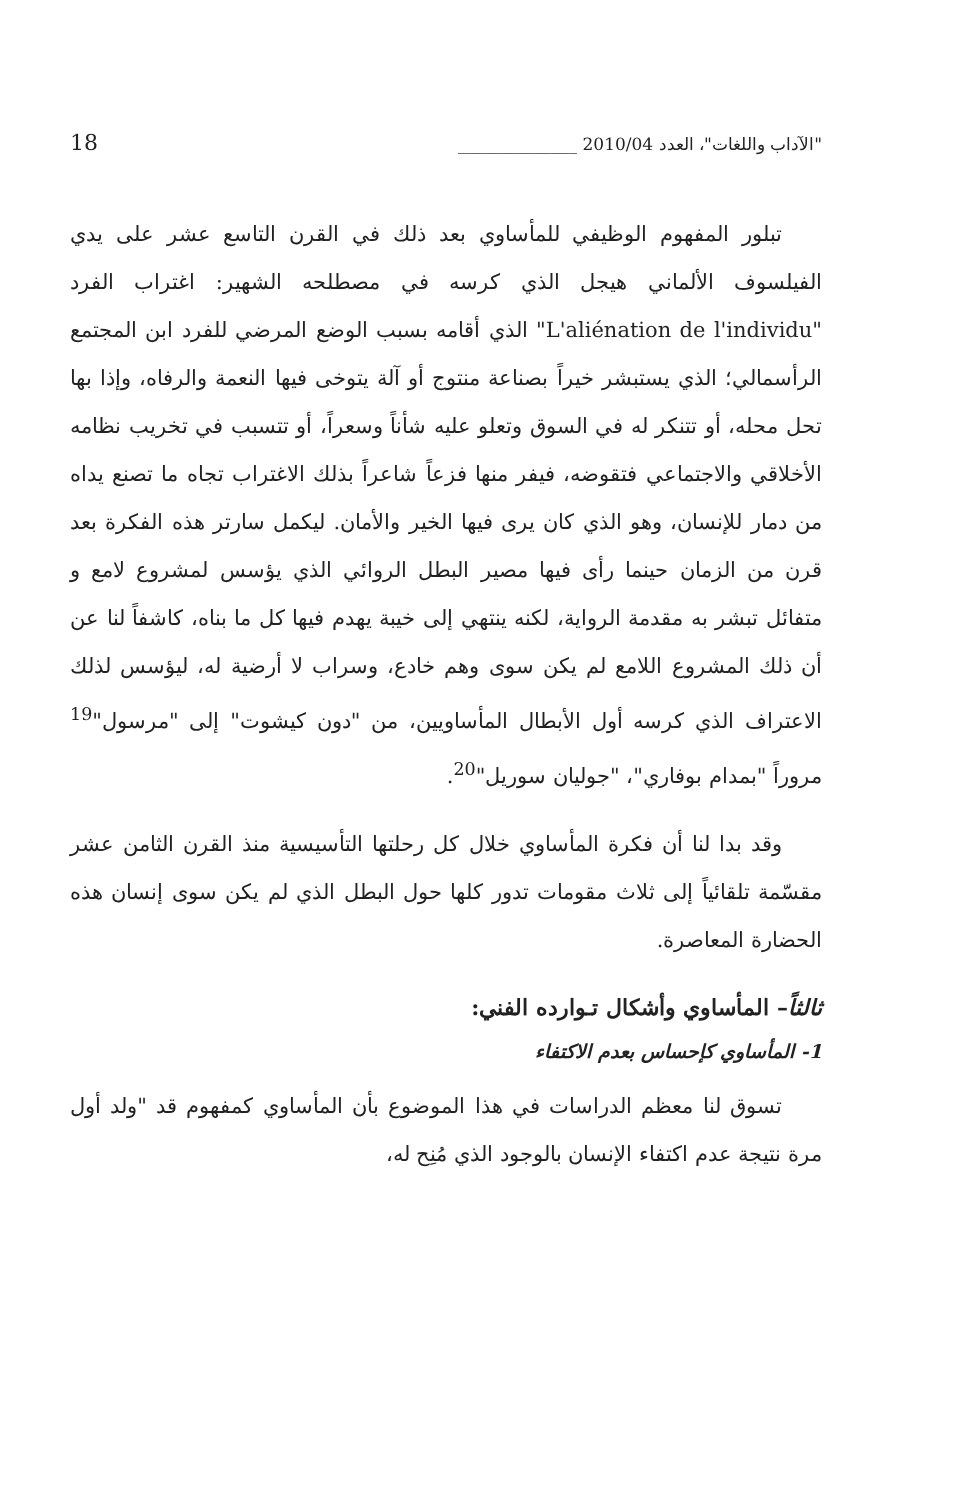"الآداب واللغات"، العدد 2010/04 ______________ 18
تبلور المفهوم الوظيفي للمأساوي بعد ذلك في القرن التاسع عشر على يدي الفيلسوف الألماني هيجل الذي كرسه في مصطلحه الشهير: اغتراب الفرد "L'aliénation de l'individu" الذي أقامه بسبب الوضع المرضي للفرد ابن المجتمع الرأسمالي؛ الذي يستبشر خيراً بصناعة منتوج أو آلة يتوخى فيها النعمة والرفاه، وإذا بها تحل محله، أو تتنكر له في السوق وتعلو عليه شأناً وسعراً، أو تتسبب في تخريب نظامه الأخلاقي والاجتماعي فتقوضه، فيفر منها فزعاً شاعراً بذلك الاغتراب تجاه ما تصنع يداه من دمار للإنسان، وهو الذي كان يرى فيها الخير والأمان. ليكمل سارتر هذه الفكرة بعد قرن من الزمان حينما رأى فيها مصير البطل الروائي الذي يؤسس لمشروع لامع و متفائل تبشر به مقدمة الرواية، لكنه ينتهي إلى خيبة يهدم فيها كل ما بناه، كاشفاً لنا عن أن ذلك المشروع اللامع لم يكن سوى وهم خادع، وسراب لا أرضية له، ليؤسس لذلك الاعتراف الذي كرسه أول الأبطال المأساويين، من "دون كيشوت" إلى "مرسول"<sup>19</sup> مروراً "بمدام بوفاري"، "جوليان سوريل"<sup>20</sup>.
وقد بدا لنا أن فكرة المأساوي خلال كل رحلتها التأسيسية منذ القرن الثامن عشر مقسّمة تلقائياً إلى ثلاث مقومات تدور كلها حول البطل الذي لم يكن سوى إنسان هذه الحضارة المعاصرة.
ثالثاً– المأساوي وأشكال تـوارده الفني:
1- المأساوي كإحساس بعدم الاكتفاء
تسوق لنا معظم الدراسات في هذا الموضوع بأن المأساوي كمفهوم قد "ولد أول مرة نتيجة عدم اكتفاء الإنسان بالوجود الذي مُنِح له،